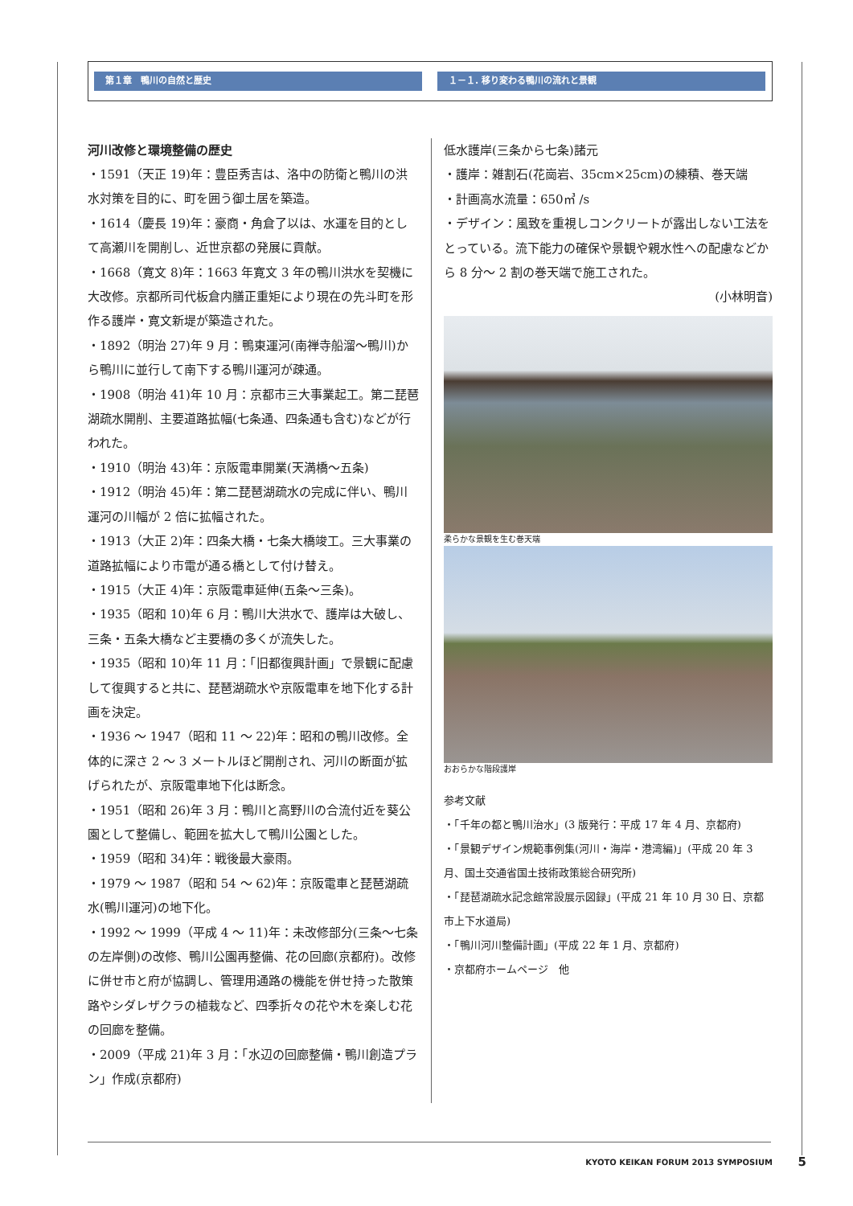第１章　鴨川の自然と歴史 １－１. 移り変わる鴨川の流れと景観
河川改修と環境整備の歴史
・1591（天正 19)年：豊臣秀吉は、洛中の防衛と鴨川の洪水対策を目的に、町を囲う御土居を築造。
・1614（慶長 19)年：豪商・角倉了以は、水運を目的として高瀬川を開削し、近世京都の発展に貢献。
・1668（寛文 8)年：1663 年寛文 3 年の鴨川洪水を契機に大改修。京都所司代板倉内膳正重矩により現在の先斗町を形作る護岸・寛文新堤が築造された。
・1892（明治 27)年 9 月：鴨東運河(南禅寺船溜～鴨川)から鴨川に並行して南下する鴨川運河が疎通。
・1908（明治 41)年 10 月：京都市三大事業起工。第二琵琶湖疏水開削、主要道路拡幅(七条通、四条通も含む)などが行われた。
・1910（明治 43)年：京阪電車開業(天満橋～五条)
・1912（明治 45)年：第二琵琶湖疏水の完成に伴い、鴨川運河の川幅が 2 倍に拡幅された。
・1913（大正 2)年：四条大橋・七条大橋竣工。三大事業の道路拡幅により市電が通る橋として付け替え。
・1915（大正 4)年：京阪電車延伸(五条～三条)。
・1935（昭和 10)年 6 月：鴨川大洪水で、護岸は大破し、三条・五条大橋など主要橋の多くが流失した。
・1935（昭和 10)年 11 月：「旧都復興計画」で景観に配慮して復興すると共に、琵琶湖疏水や京阪電車を地下化する計画を決定。
・1936 ～ 1947（昭和 11 ～ 22)年：昭和の鴨川改修。全体的に深さ 2 ～ 3 メートルほど開削され、河川の断面が拡げられたが、京阪電車地下化は断念。
・1951（昭和 26)年 3 月：鴨川と高野川の合流付近を葵公園として整備し、範囲を拡大して鴨川公園とした。
・1959（昭和 34)年：戦後最大豪雨。
・1979 ～ 1987（昭和 54 ～ 62)年：京阪電車と琵琶湖疏水(鴨川運河)の地下化。
・1992 ～ 1999（平成 4 ～ 11)年：未改修部分(三条～七条の左岸側)の改修、鴨川公園再整備、花の回廊(京都府)。改修に併せ市と府が協調し、管理用通路の機能を併せ持った散策路やシダレザクラの植栽など、四季折々の花や木を楽しむ花の回廊を整備。
・2009（平成 21)年 3 月：「水辺の回廊整備・鴨川創造プラン」作成(京都府)
低水護岸(三条から七条)諸元
・護岸：雑割石(花崗岩、35cm×25cm)の練積、巻天端
・計画高水流量：650㎥ /s
・デザイン：風致を重視しコンクリートが露出しない工法をとっている。流下能力の確保や景観や親水性への配慮などから 8 分～ 2 割の巻天端で施工された。
(小林明音)
柔らかな景観を生む巻天端
おおらかな階段護岸
参考文献
・「千年の都と鴨川治水」(3 版発行：平成 17 年 4 月、京都府)
・「景観デザイン規範事例集(河川・海岸・港湾編)」(平成 20 年 3 月、国土交通省国土技術政策総合研究所)
・「琵琶湖疏水記念館常設展示図録」(平成 21 年 10 月 30 日、京都市上下水道局)
・「鴨川河川整備計画」(平成 22 年 1 月、京都府)
・京都府ホームページ　他
KYOTO KEIKAN FORUM 2013 SYMPOSIUM
5